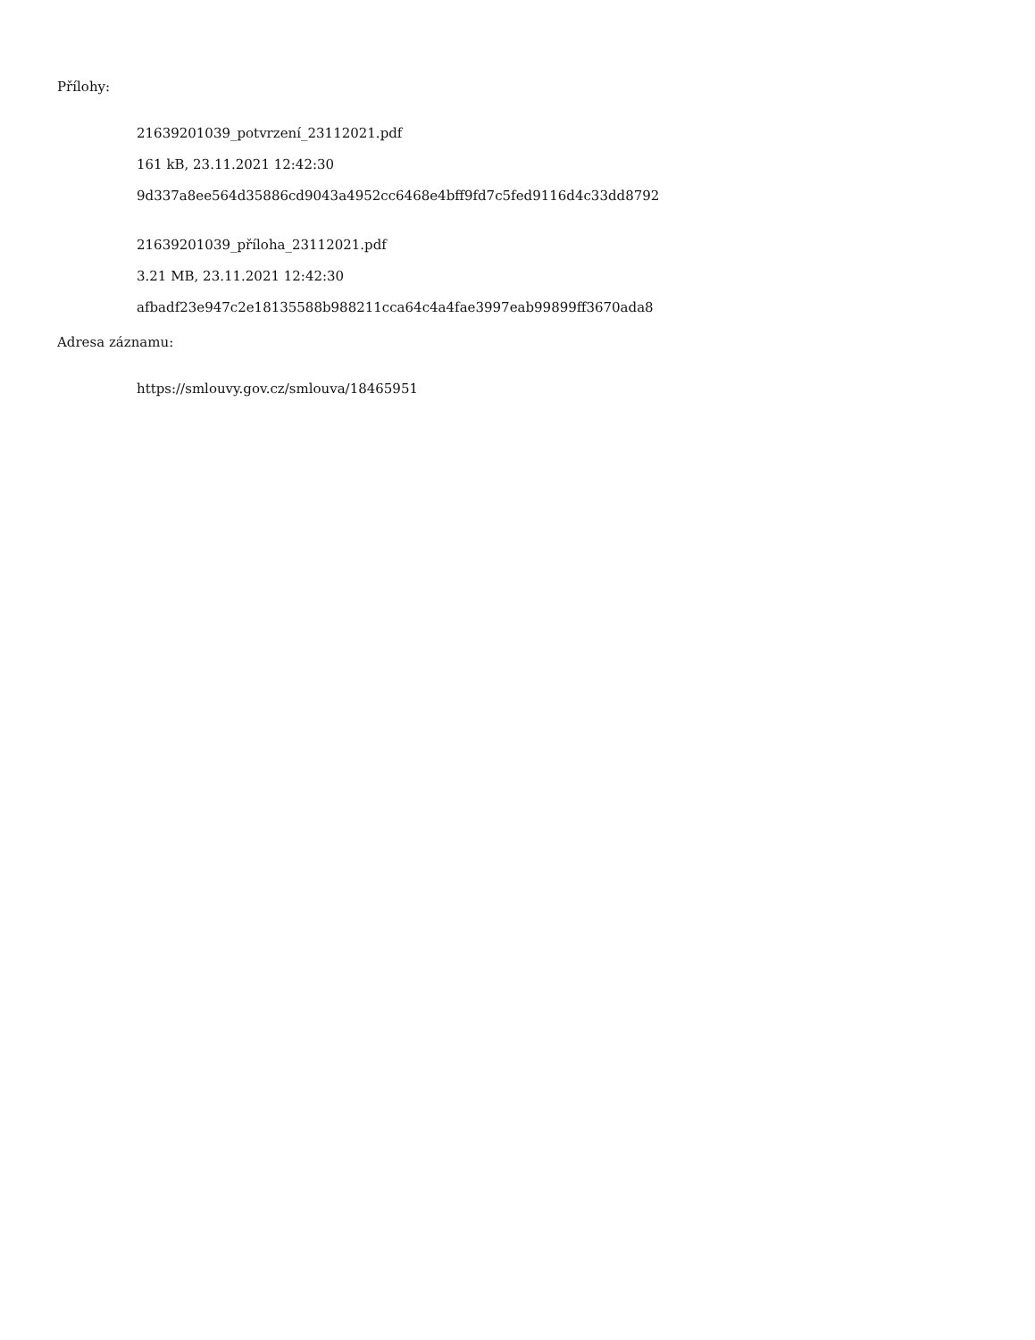Přílohy:
21639201039_potvrzení_23112021.pdf
161 kB, 23.11.2021 12:42:30
9d337a8ee564d35886cd9043a4952cc6468e4bff9fd7c5fed9116d4c33dd8792
21639201039_příloha_23112021.pdf
3.21 MB, 23.11.2021 12:42:30
afbadf23e947c2e18135588b988211cca64c4a4fae3997eab99899ff3670ada8
Adresa záznamu:
https://smlouvy.gov.cz/smlouva/18465951